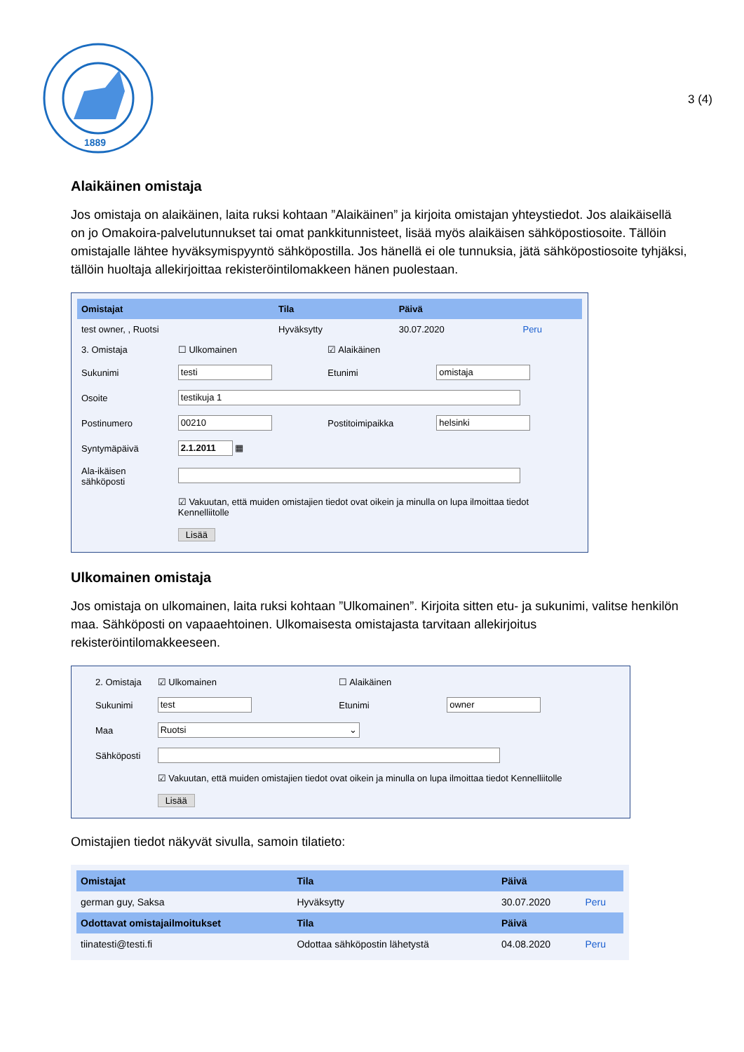1889
3 (4)
Alaikäinen omistaja
Jos omistaja on alaikäinen, laita ruksi kohtaan ”Alaikäinen” ja kirjoita omistajan yhteystiedot. Jos alaikäisellä on jo Omakoira-palvelutunnukset tai omat pankkitunnisteet, lisää myös alaikäisen sähköpostiosoite. Tällöin omistajalle lähtee hyväksymispyyntö sähköpostilla. Jos hänellä ei ole tunnuksia, jätä sähköpostiosoite tyhjäksi, tällöin huoltaja allekirjoittaa rekisteröintilomakkeen hänen puolestaan.
| Omistajat | Tila | Päivä | |
| --- | --- | --- | --- |
| test owner, , Ruotsi | Hyväksytty | 30.07.2020 | Peru |
| 3. Omistaja | ☐ Ulkomainen | ☑ Alaikäinen | |
| Sukunimi | testi | Etunimi | omistaja |
| Osoite | testikuja 1 | | |
| Postinumero | 00210 | Postitoimipaikka | helsinki |
| Syntymäpäivä | 2.1.2011 ▦ | | |
| Ala-ikäisen sähköposti | | | |
| | ☑ Vakuutan, että muiden omistajien tiedot ovat oikein ja minulla on lupa ilmoittaa tiedot Kennelliitolle Lisää | | |
Ulkomainen omistaja
Jos omistaja on ulkomainen, laita ruksi kohtaan ”Ulkomainen”. Kirjoita sitten etu- ja sukunimi, valitse henkilön maa. Sähköposti on vapaaehtoinen. Ulkomaisesta omistajasta tarvitaan allekirjoitus rekisteröintilomakkeeseen.
| 2. Omistaja | ☑ Ulkomainen | ☐ Alaikäinen | |
| Sukunimi | test | Etunimi | owner |
| Maa | Ruotsi ⌄ | | |
| Sähköposti | | | |
| | ☑ Vakuutan, että muiden omistajien tiedot ovat oikein ja minulla on lupa ilmoittaa tiedot Kennelliitolle Lisää | | |
Omistajien tiedot näkyvät sivulla, samoin tilatieto:
| Omistajat | Tila | Päivä | |
| --- | --- | --- | --- |
| german guy, Saksa | Hyväksytty | 30.07.2020 | Peru |
| Odottavat omistajailmoitukset | Tila | Päivä | |
| tiinatesti@testi.fi | Odottaa sähköpostin lähetystä | 04.08.2020 | Peru |